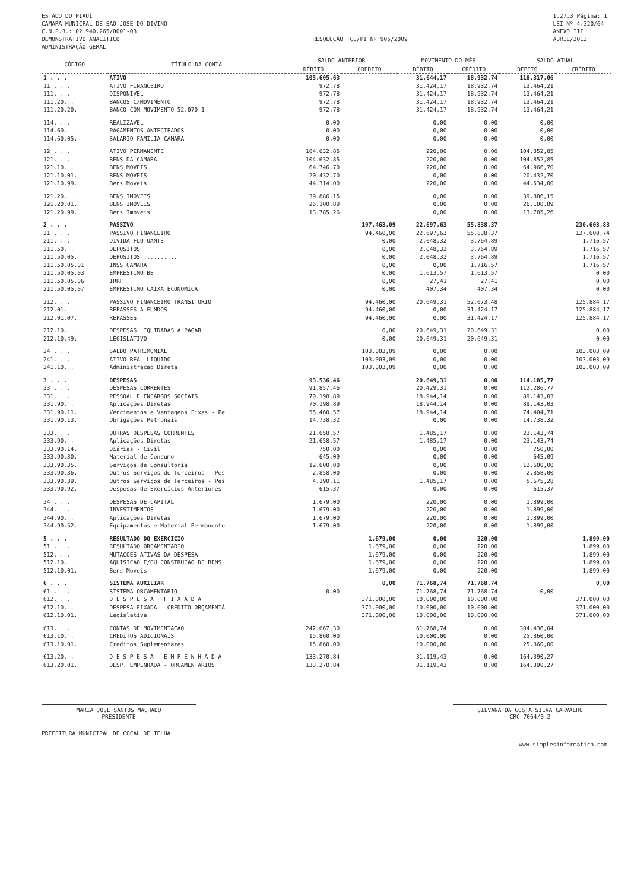ESTADO DO PIAUÍ
CAMARA MUNICPAL DE SAO JOSE DO DIVINO
C.N.P.J.: 02.940.265/0001-03
DEMONSTRATIVO ANALÍTICO
ADMINISTRAÇÃO GERAL
RESOLUÇÃO TCE/PI Nº 905/2009 1.27.3 Página: 1
LEI Nº 4.320/64
ANEXO III
ABRIL/2013
| CÓDIGO | TÍTULO DA CONTA | SALDO ANTERIOR | | MOVIMENTO DO MÊS | | SALDO ATUAL | |
| --- | --- | --- | --- | --- | --- | --- | --- |
| | | DÉBITO | CRÉDITO | DÉBITO | CRÉDITO | DÉBITO | CRÉDITO |
| 1 . . . | ATIVO | 105.605,63 | | 31.644,17 | 18.932,74 | 118.317,06 | |
| 11 . . . | ATIVO FINANCEIRO | 972,78 | | 31.424,17 | 18.932,74 | 13.464,21 | |
| 111. . . | DISPONIVEL | 972,78 | | 31.424,17 | 18.932,74 | 13.464,21 | |
| 111.20. . | BANCOS C/MOVIMENTO | 972,78 | | 31.424,17 | 18.932,74 | 13.464,21 | |
| 111.20.20. | BANCO COM MOVIMENTO 52.070-1 | 972,78 | | 31.424,17 | 18.932,74 | 13.464,21 | |
| 114. . . | REALIZAVEL | 0,00 | | 0,00 | 0,00 | 0,00 | |
| 114.60. . | PAGAMENTOS ANTECIPADOS | 0,00 | | 0,00 | 0,00 | 0,00 | |
| 114.60.05. | SALARIO FAMILIA CAMARA | 0,00 | | 0,00 | 0,00 | 0,00 | |
| 12 . . . | ATIVO PERMANENTE | 104.632,85 | | 220,00 | 0,00 | 104.852,85 | |
| 121. . . | BENS DA CAMARA | 104.632,85 | | 220,00 | 0,00 | 104.852,85 | |
| 121.10. . | BENS MOVEIS | 64.746,70 | | 220,00 | 0,00 | 64.966,70 | |
| 121.10.01. | BENS MOVEIS | 20.432,70 | | 0,00 | 0,00 | 20.432,70 | |
| 121.10.99. | Bens Moveis | 44.314,00 | | 220,00 | 0,00 | 44.534,00 | |
| 121.20. . | BENS IMOVEIS | 39.886,15 | | 0,00 | 0,00 | 39.886,15 | |
| 121.20.01. | BENS IMOVEIS | 26.100,89 | | 0,00 | 0,00 | 26.100,89 | |
| 121.20.99. | Bens Imoveis | 13.785,26 | | 0,00 | 0,00 | 13.785,26 | |
| 2 . . . | PASSIVO | | 197.463,09 | 22.697,63 | 55.838,37 | | 230.603,83 |
| 21 . . . | PASSIVO FINANCEIRO | | 94.460,00 | 22.697,63 | 55.838,37 | | 127.600,74 |
| 211. . . | DIVIDA FLUTUANTE | | 0,00 | 2.048,32 | 3.764,89 | | 1.716,57 |
| 211.50. . | DEPOSITOS | | 0,00 | 2.048,32 | 3.764,89 | | 1.716,57 |
| 211.50.05. | DEPOSITOS .......... | | 0,00 | 2.048,32 | 3.764,89 | | 1.716,57 |
| 211.50.05.01 | INSS CAMARA | | 0,00 | 0,00 | 1.716,57 | | 1.716,57 |
| 211.50.05.03 | EMPRESTIMO BB | | 0,00 | 1.613,57 | 1.613,57 | | 0,00 |
| 211.50.05.06 | IRRF | | 0,00 | 27,41 | 27,41 | | 0,00 |
| 211.50.05.07 | EMPRESTIMO CAIXA ECONOMICA | | 0,00 | 407,34 | 407,34 | | 0,00 |
| 212. . . | PASSIVO FINANCEIRO TRANSITORIO | | 94.460,00 | 20.649,31 | 52.073,48 | | 125.884,17 |
| 212.01. . | REPASSES A FUNDOS | | 94.460,00 | 0,00 | 31.424,17 | | 125.884,17 |
| 212.01.07. | REPASSES | | 94.460,00 | 0,00 | 31.424,17 | | 125.884,17 |
| 212.10. . | DESPESAS LIQUIDADAS A PAGAR | | 0,00 | 20.649,31 | 20.649,31 | | 0,00 |
| 212.10.49. | LEGISLATIVO | | 0,00 | 20.649,31 | 20.649,31 | | 0,00 |
| 24 . . . | SALDO PATRIMONIAL | | 103.003,09 | 0,00 | 0,00 | | 103.003,09 |
| 241. . . | ATIVO REAL LIQUIDO | | 103.003,09 | 0,00 | 0,00 | | 103.003,09 |
| 241.10. . | Administracao Direta | | 103.003,09 | 0,00 | 0,00 | | 103.003,09 |
| 3 . . . | DESPESAS | 93.536,46 | | 20.649,31 | 0,00 | 114.185,77 | |
| 33 . . . | DESPESAS CORRENTES | 91.857,46 | | 20.429,31 | 0,00 | 112.286,77 | |
| 331. . . | PESSOAL E ENCARGOS SOCIAIS | 70.198,89 | | 18.944,14 | 0,00 | 89.143,03 | |
| 331.90. . | Aplicações Diretas | 70.198,89 | | 18.944,14 | 0,00 | 89.143,03 | |
| 331.90.11. | Vencimentos e Vantagens Fixas - Pe | 55.460,57 | | 18.944,14 | 0,00 | 74.404,71 | |
| 331.90.13. | Obrigações Patronais | 14.738,32 | | 0,00 | 0,00 | 14.738,32 | |
| 333. . . | OUTRAS DESPESAS CORRENTES | 21.658,57 | | 1.485,17 | 0,00 | 23.143,74 | |
| 333.90. . | Aplicações Diretas | 21.658,57 | | 1.485,17 | 0,00 | 23.143,74 | |
| 333.90.14. | Diárias - Civil | 750,00 | | 0,00 | 0,00 | 750,00 | |
| 333.90.30. | Material de Consumo | 645,09 | | 0,00 | 0,00 | 645,09 | |
| 333.90.35. | Serviços de Consultoria | 12.600,00 | | 0,00 | 0,00 | 12.600,00 | |
| 333.90.36. | Outros Serviços de Terceiros - Pes | 2.858,00 | | 0,00 | 0,00 | 2.858,00 | |
| 333.90.39. | Outros Serviços de Terceiros - Pes | 4.190,11 | | 1.485,17 | 0,00 | 5.675,28 | |
| 333.90.92. | Despesas de Exercícios Anteriores | 615,37 | | 0,00 | 0,00 | 615,37 | |
| 34 . . . | DESPESAS DE CAPITAL | 1.679,00 | | 220,00 | 0,00 | 1.899,00 | |
| 344. . . | INVESTIMENTOS | 1.679,00 | | 220,00 | 0,00 | 1.899,00 | |
| 344.90. . | Aplicações Diretas | 1.679,00 | | 220,00 | 0,00 | 1.899,00 | |
| 344.90.52. | Equipamentos e Material Permanente | 1.679,00 | | 220,00 | 0,00 | 1.899,00 | |
| 5 . . . | RESULTADO DO EXERCICIO | | 1.679,00 | 0,00 | 220,00 | | 1.899,00 |
| 51 . . . | RESULTADO ORCAMENTARIO | | 1.679,00 | 0,00 | 220,00 | | 1.899,00 |
| 512. . . | MUTACOES ATIVAS DA DESPESA | | 1.679,00 | 0,00 | 220,00 | | 1.899,00 |
| 512.10. . | AQUISICAO E/OU CONSTRUCAO DE BENS | | 1.679,00 | 0,00 | 220,00 | | 1.899,00 |
| 512.10.01. | Bens Moveis | | 1.679,00 | 0,00 | 220,00 | | 1.899,00 |
| 6 . . . | SISTEMA AUXILIAR | | 0,00 | 71.768,74 | 71.768,74 | | 0,00 |
| 61 . . . | SISTEMA ORCAMENTARIO | 0,00 | | 71.768,74 | 71.768,74 | 0,00 | |
| 612. . . | D E S P E S A F I X A D A | | 371.000,00 | 10.000,00 | 10.000,00 | | 371.000,00 |
| 612.10. . | DESPESA FIXADA - CRÉDITO ORÇAMENTÁ | | 371.000,00 | 10.000,00 | 10.000,00 | | 371.000,00 |
| 612.10.01. | Legislativa | | 371.000,00 | 10.000,00 | 10.000,00 | | 371.000,00 |
| 613. . . | CONTAS DE MOVIMENTACAO | 242.667,30 | | 61.768,74 | 0,00 | 304.436,04 | |
| 613.10. . | CREDITOS ADICIONAIS | 15.860,00 | | 10.000,00 | 0,00 | 25.860,00 | |
| 613.10.01. | Creditos Suplementares | 15.860,00 | | 10.000,00 | 0,00 | 25.860,00 | |
| 613.20. . | D E S P E S A E M P E N H A D A | 133.270,84 | | 31.119,43 | 0,00 | 164.390,27 | |
| 613.20.01. | DESP. EMPENHADA - ORCAMENTARIOS | 133.270,84 | | 31.119,43 | 0,00 | 164.390,27 | |
MARIA JOSE SANTOS MACHADO
PRESIDENTE
SILVANA DA COSTA SILVA CARVALHO
CRC 7064/0-2
PREFEITURA MUNICIPAL DE COCAL DE TELHA
www.simplesinformatica.com